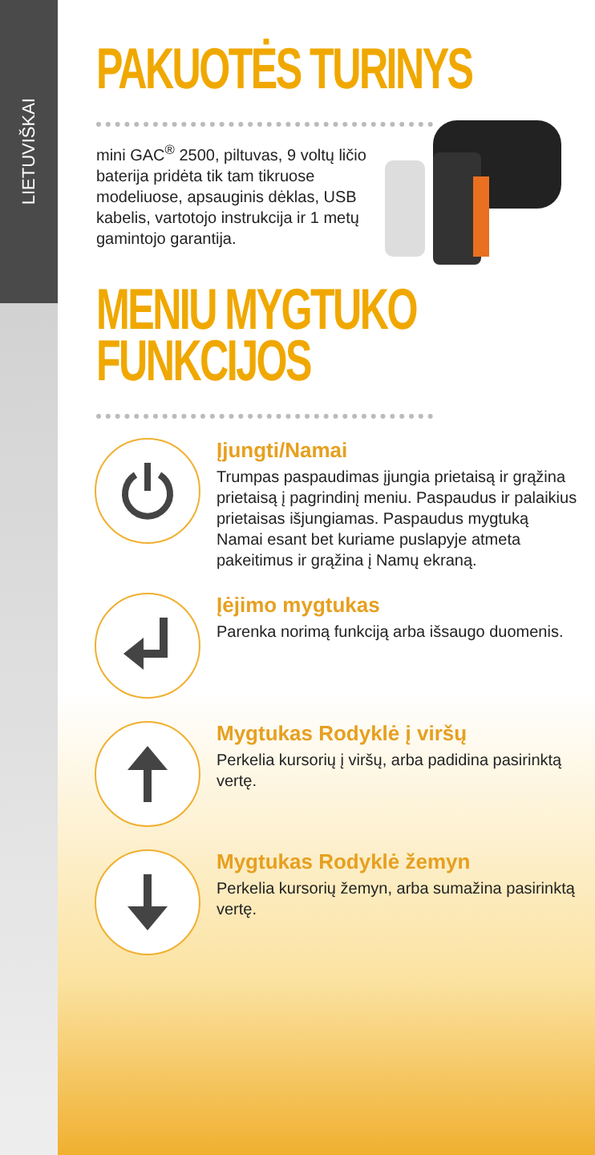LIETUVIŠKAI
PAKUOTĖS TURINYS
mini GAC<sup>®</sup> 2500, piltuvas, 9 voltų ličio baterija pridėta tik tam tikruose modeliuose, apsauginis dėklas, USB kabelis, vartotojo instrukcija ir 1 metų gamintojo garantija.
MENIU MYGTUKO
FUNKCIJOS
Įjungti/Namai
Trumpas paspaudimas įjungia prietaisą ir grąžina prietaisą į pagrindinį meniu. Paspaudus ir palaikius prietaisas išjungiamas. Paspaudus mygtuką Namai esant bet kuriame puslapyje atmeta pakeitimus ir grąžina į Namų ekraną.
Įėjimo mygtukas
Parenka norimą funkciją arba išsaugo duomenis.
Mygtukas Rodyklė į viršų
Perkelia kursorių į viršų, arba padidina pasirinktą vertę.
Mygtukas Rodyklė žemyn
Perkelia kursorių žemyn, arba sumažina pasirinktą vertę.